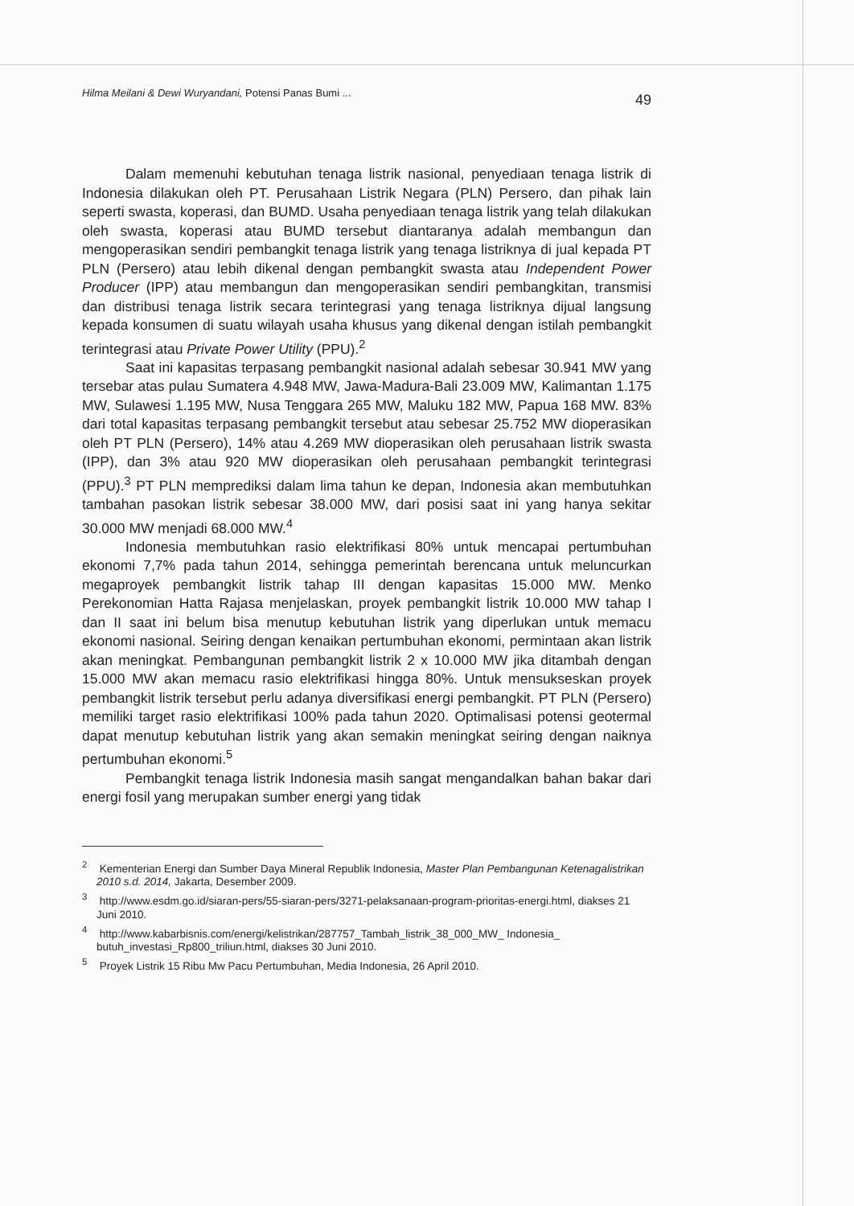Hilma Meilani & Dewi Wuryandani, Potensi Panas Bumi ... 49
Dalam memenuhi kebutuhan tenaga listrik nasional, penyediaan tenaga listrik di Indonesia dilakukan oleh PT. Perusahaan Listrik Negara (PLN) Persero, dan pihak lain seperti swasta, koperasi, dan BUMD. Usaha penyediaan tenaga listrik yang telah dilakukan oleh swasta, koperasi atau BUMD tersebut diantaranya adalah membangun dan mengoperasikan sendiri pembangkit tenaga listrik yang tenaga listriknya di jual kepada PT PLN (Persero) atau lebih dikenal dengan pembangkit swasta atau Independent Power Producer (IPP) atau membangun dan mengoperasikan sendiri pembangkitan, transmisi dan distribusi tenaga listrik secara terintegrasi yang tenaga listriknya dijual langsung kepada konsumen di suatu wilayah usaha khusus yang dikenal dengan istilah pembangkit terintegrasi atau Private Power Utility (PPU).<sup>2</sup>
Saat ini kapasitas terpasang pembangkit nasional adalah sebesar 30.941 MW yang tersebar atas pulau Sumatera 4.948 MW, Jawa-Madura-Bali 23.009 MW, Kalimantan 1.175 MW, Sulawesi 1.195 MW, Nusa Tenggara 265 MW, Maluku 182 MW, Papua 168 MW. 83% dari total kapasitas terpasang pembangkit tersebut atau sebesar 25.752 MW dioperasikan oleh PT PLN (Persero), 14% atau 4.269 MW dioperasikan oleh perusahaan listrik swasta (IPP), dan 3% atau 920 MW dioperasikan oleh perusahaan pembangkit terintegrasi (PPU).<sup>3</sup> PT PLN memprediksi dalam lima tahun ke depan, Indonesia akan membutuhkan tambahan pasokan listrik sebesar 38.000 MW, dari posisi saat ini yang hanya sekitar 30.000 MW menjadi 68.000 MW.<sup>4</sup>
Indonesia membutuhkan rasio elektrifikasi 80% untuk mencapai pertumbuhan ekonomi 7,7% pada tahun 2014, sehingga pemerintah berencana untuk meluncurkan megaproyek pembangkit listrik tahap III dengan kapasitas 15.000 MW. Menko Perekonomian Hatta Rajasa menjelaskan, proyek pembangkit listrik 10.000 MW tahap I dan II saat ini belum bisa menutup kebutuhan listrik yang diperlukan untuk memacu ekonomi nasional. Seiring dengan kenaikan pertumbuhan ekonomi, permintaan akan listrik akan meningkat. Pembangunan pembangkit listrik 2 x 10.000 MW jika ditambah dengan 15.000 MW akan memacu rasio elektrifikasi hingga 80%. Untuk mensukseskan proyek pembangkit listrik tersebut perlu adanya diversifikasi energi pembangkit. PT PLN (Persero) memiliki target rasio elektrifikasi 100% pada tahun 2020. Optimalisasi potensi geotermal dapat menutup kebutuhan listrik yang akan semakin meningkat seiring dengan naiknya pertumbuhan ekonomi.<sup>5</sup>
Pembangkit tenaga listrik Indonesia masih sangat mengandalkan bahan bakar dari energi fosil yang merupakan sumber energi yang tidak
<sup>2</sup> Kementerian Energi dan Sumber Daya Mineral Republik Indonesia, Master Plan Pembangunan Ketenagalistrikan 2010 s.d. 2014, Jakarta, Desember 2009.
<sup>3</sup> http://www.esdm.go.id/siaran-pers/55-siaran-pers/3271-pelaksanaan-program-prioritas-energi.html, diakses 21 Juni 2010.
<sup>4</sup> http://www.kabarbisnis.com/energi/kelistrikan/287757_Tambah_listrik_38_000_MW_ Indonesia_ butuh_investasi_Rp800_triliun.html, diakses 30 Juni 2010.
<sup>5</sup> Proyek Listrik 15 Ribu Mw Pacu Pertumbuhan, Media Indonesia, 26 April 2010.